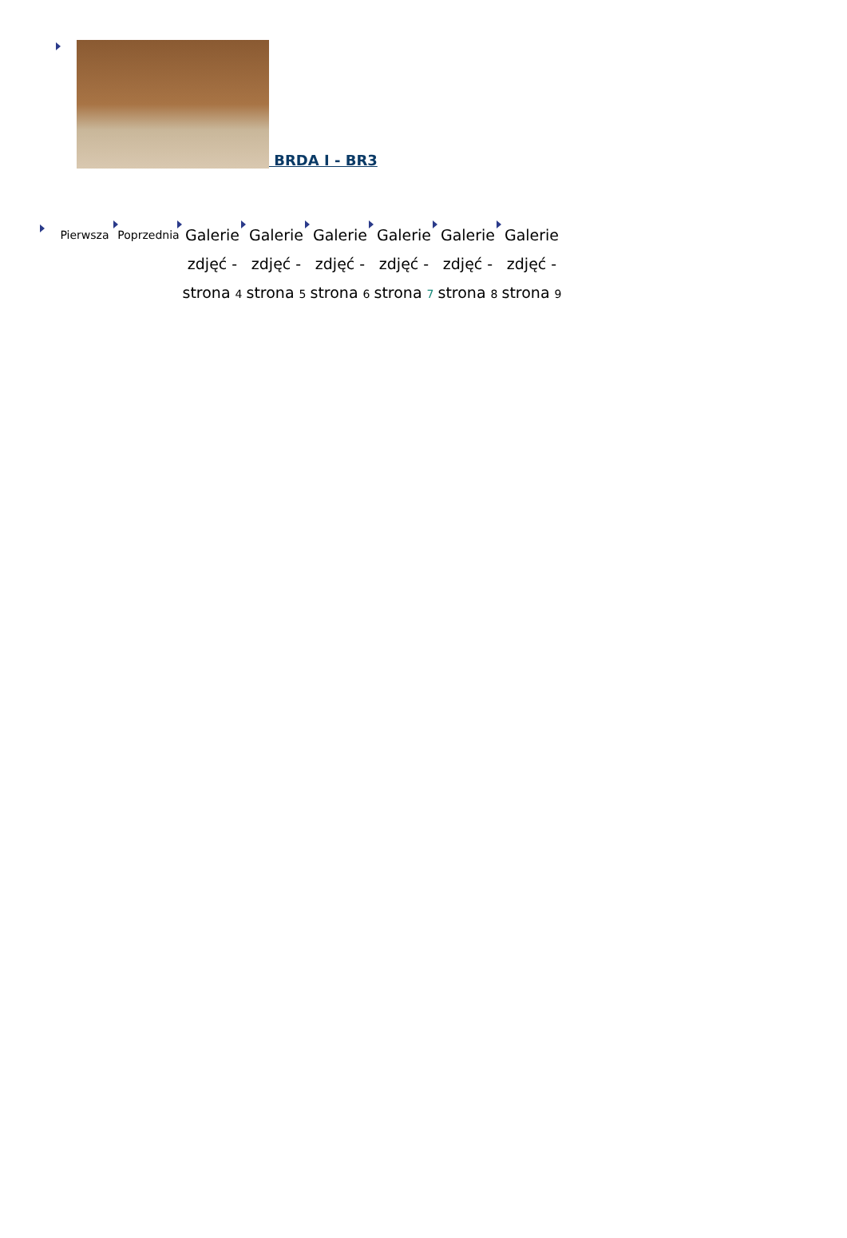BRDA I - BR3
Pierwsza Poprzednia
Galerie zdjęć - strona 4
Galerie zdjęć - strona 5
Galerie zdjęć - strona 6
Galerie zdjęć - strona 7
Galerie zdjęć - strona 8
Galerie zdjęć - strona 9